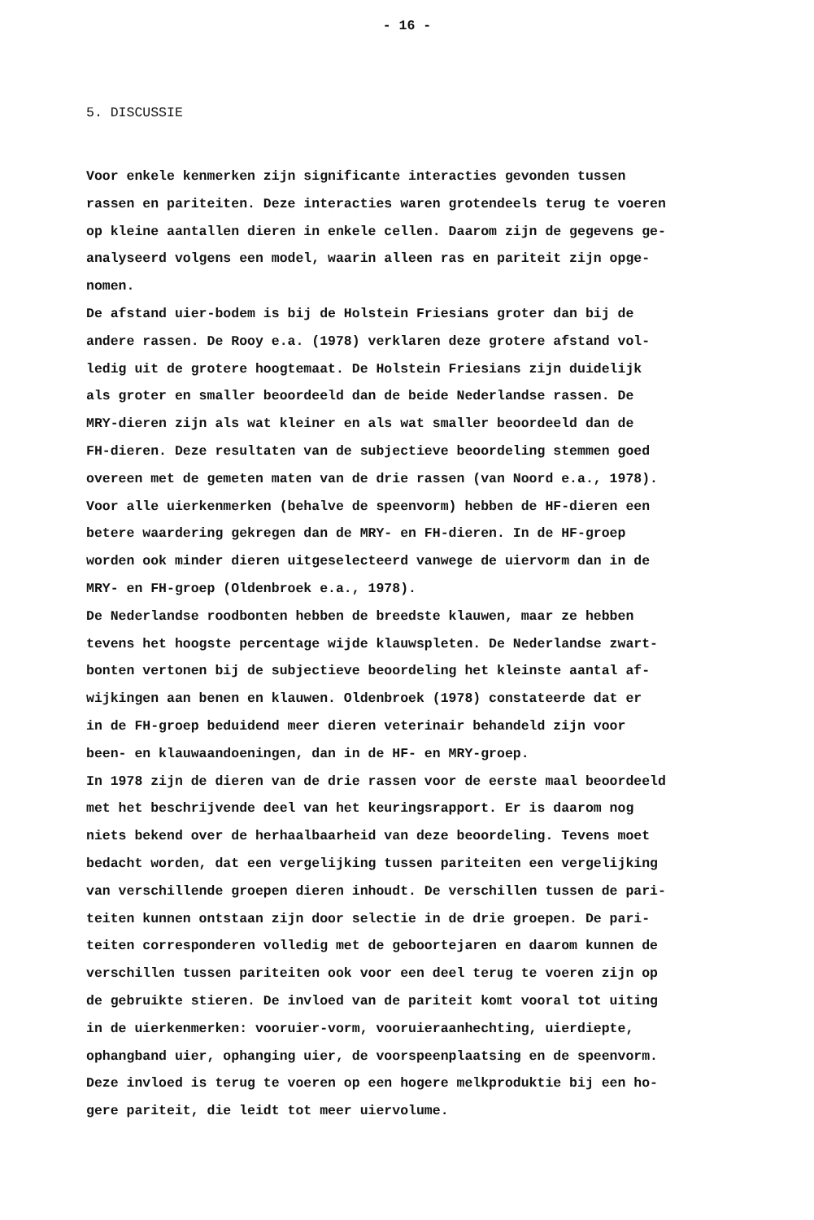- 16 -
5. DISCUSSIE
Voor enkele kenmerken zijn significante interacties gevonden tussen rassen en pariteiten. Deze interacties waren grotendeels terug te voeren op kleine aantallen dieren in enkele cellen. Daarom zijn de gegevens ge- analyseerd volgens een model, waarin alleen ras en pariteit zijn opge- nomen. De afstand uier-bodem is bij de Holstein Friesians groter dan bij de andere rassen. De Rooy e.a. (1978) verklaren deze grotere afstand vol- ledig uit de grotere hoogtemaat. De Holstein Friesians zijn duidelijk als groter en smaller beoordeeld dan de beide Nederlandse rassen. De MRY-dieren zijn als wat kleiner en als wat smaller beoordeeld dan de FH-dieren. Deze resultaten van de subjectieve beoordeling stemmen goed overeen met de gemeten maten van de drie rassen (van Noord e.a., 1978). Voor alle uierkenmerken (behalve de speenvorm) hebben de HF-dieren een betere waardering gekregen dan de MRY- en FH-dieren. In de HF-groep worden ook minder dieren uitgeselecteerd vanwege de uiervorm dan in de MRY- en FH-groep (Oldenbroek e.a., 1978). De Nederlandse roodbonten hebben de breedste klauwen, maar ze hebben tevens het hoogste percentage wijde klauwspleten. De Nederlandse zwart- bonten vertonen bij de subjectieve beoordeling het kleinste aantal af- wijkingen aan benen en klauwen. Oldenbroek (1978) constateerde dat er in de FH-groep beduidend meer dieren veterinair behandeld zijn voor been- en klauwaandoeningen, dan in de HF- en MRY-groep. In 1978 zijn de dieren van de drie rassen voor de eerste maal beoordeeld met het beschrijvende deel van het keuringsrapport. Er is daarom nog niets bekend over de herhaalbaarheid van deze beoordeling. Tevens moet bedacht worden, dat een vergelijking tussen pariteiten een vergelijking van verschillende groepen dieren inhoudt. De verschillen tussen de pari- teiten kunnen ontstaan zijn door selectie in de drie groepen. De pari- teiten corresponderen volledig met de geboortejaren en daarom kunnen de verschillen tussen pariteiten ook voor een deel terug te voeren zijn op de gebruikte stieren. De invloed van de pariteit komt vooral tot uiting in de uierkenmerken: vooruier-vorm, vooruieraanhechting, uierdiepte, ophangband uier, ophanging uier, de voorspeenplaatsing en de speenvorm. Deze invloed is terug te voeren op een hogere melkproduktie bij een ho- gere pariteit, die leidt tot meer uiervolume.